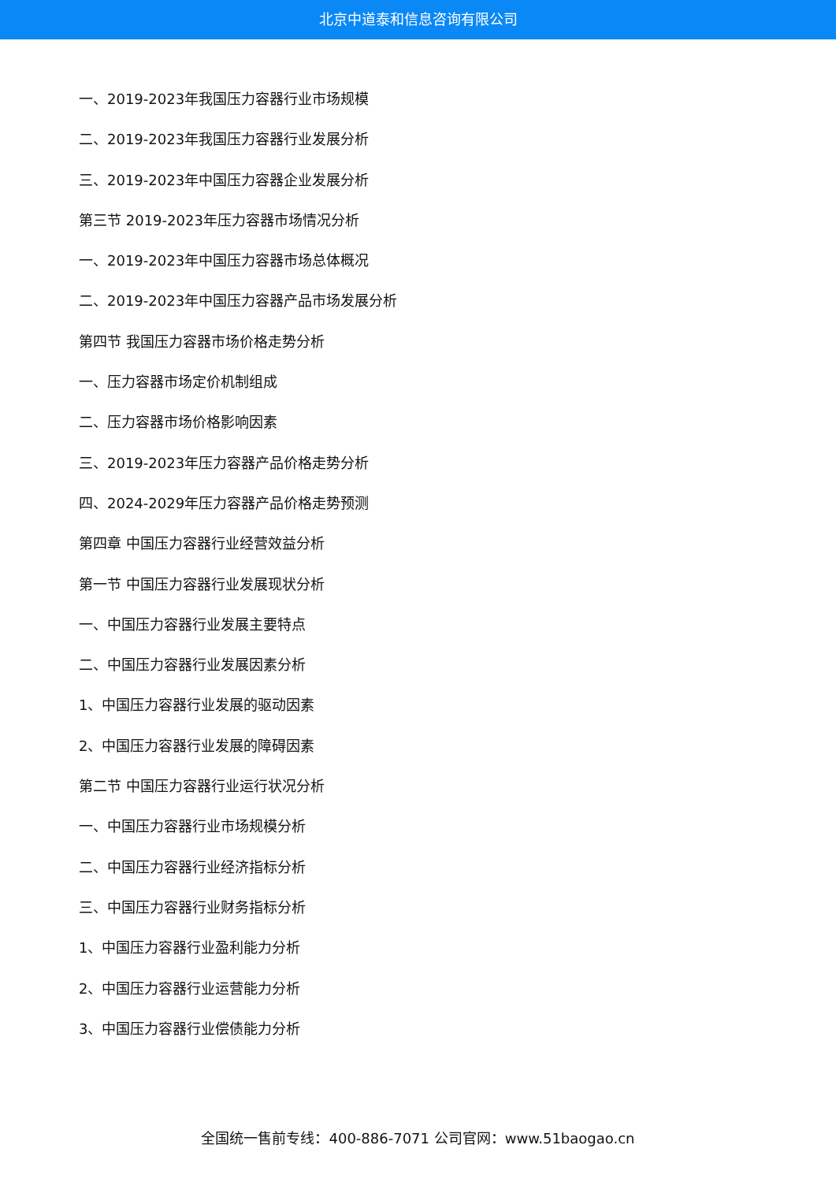北京中道泰和信息咨询有限公司
一、2019-2023年我国压力容器行业市场规模
二、2019-2023年我国压力容器行业发展分析
三、2019-2023年中国压力容器企业发展分析
第三节 2019-2023年压力容器市场情况分析
一、2019-2023年中国压力容器市场总体概况
二、2019-2023年中国压力容器产品市场发展分析
第四节 我国压力容器市场价格走势分析
一、压力容器市场定价机制组成
二、压力容器市场价格影响因素
三、2019-2023年压力容器产品价格走势分析
四、2024-2029年压力容器产品价格走势预测
第四章 中国压力容器行业经营效益分析
第一节 中国压力容器行业发展现状分析
一、中国压力容器行业发展主要特点
二、中国压力容器行业发展因素分析
1、中国压力容器行业发展的驱动因素
2、中国压力容器行业发展的障碍因素
第二节 中国压力容器行业运行状况分析
一、中国压力容器行业市场规模分析
二、中国压力容器行业经济指标分析
三、中国压力容器行业财务指标分析
1、中国压力容器行业盈利能力分析
2、中国压力容器行业运营能力分析
3、中国压力容器行业偿债能力分析
全国统一售前专线：400-886-7071 公司官网：www.51baogao.cn